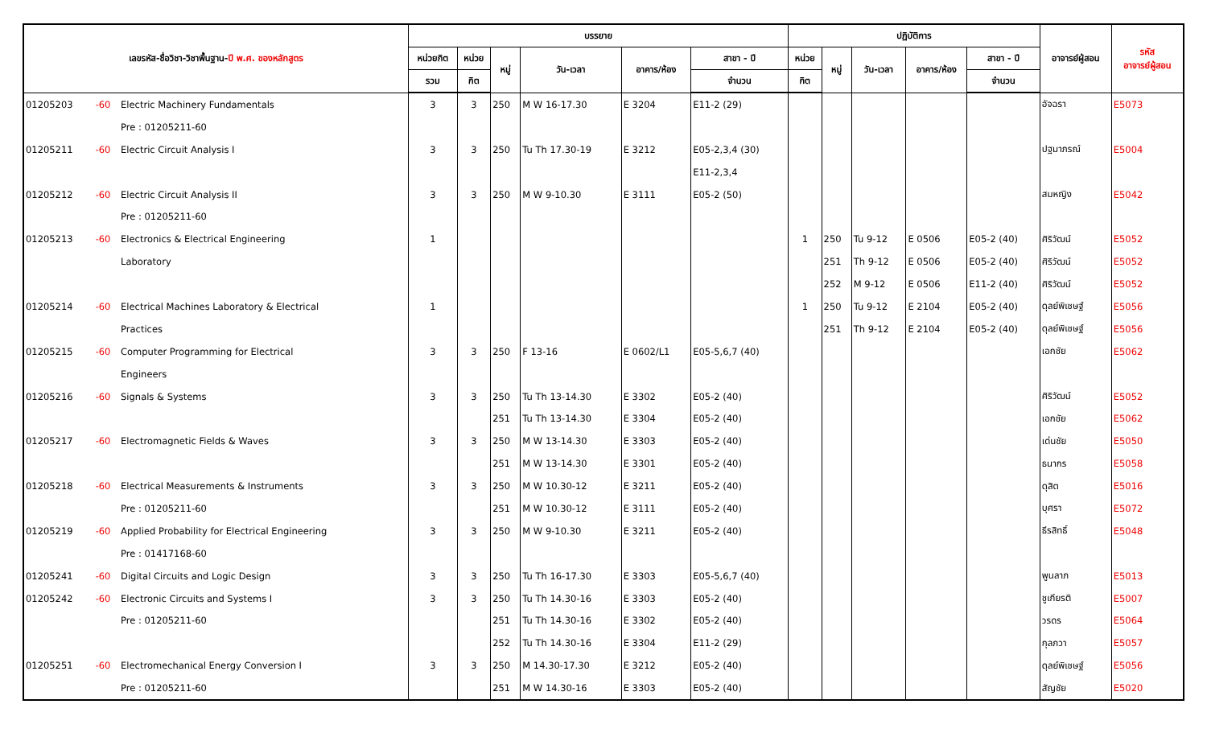| เลขรหัส-ชื่อวิชา-วิชาพื้นฐาน- ปี พ.ศ. ของหลักสูตร | | | บรรยาย | | | | | | ปฏิบัติการ | | | | | อาจารย์ผู้สอน | รหัส อาจารย์ผู้สอน |
| --- | --- | --- | --- | --- | --- | --- | --- | --- | --- | --- | --- | --- | --- | --- | --- |
| | | | หน่วยกิต | หน่วย | หมู่ | วัน-เวลา | อาคาร/ห้อง | สาขา - ปี | หน่วย | หมู่ | วัน-เวลา | อาคาร/ห้อง | สาขา - ปี | | |
| | | | รวม | กิต | | | | จำนวน | กิต | | | | จำนวน | | |
| 01205203 | -60 | Electric Machinery Fundamentals | 3 | 3 | 250 | M W 16-17.30 | E 3204 | E11-2 (29) | | | | | | อัจฉรา | E5073 |
| | | Pre : 01205211-60 | | | | | | | | | | | | | |
| 01205211 | -60 | Electric Circuit Analysis I | 3 | 3 | 250 | Tu Th 17.30-19 | E 3212 | E05-2,3,4 (30) | | | | | | ปฐมาภรณ์ | E5004 |
| | | | | | | | | E11-2,3,4 | | | | | | | |
| 01205212 | -60 | Electric Circuit Analysis II | 3 | 3 | 250 | M W 9-10.30 | E 3111 | E05-2 (50) | | | | | | สมหญิง | E5042 |
| | | Pre : 01205211-60 | | | | | | | | | | | | | |
| 01205213 | -60 | Electronics & Electrical Engineering | 1 | | | | | | 1 | 250 | Tu 9-12 | E 0506 | E05-2 (40) | ศิริวัฒน์ | E5052 |
| | | Laboratory | | | | | | | | 251 | Th 9-12 | E 0506 | E05-2 (40) | ศิริวัฒน์ | E5052 |
| | | | | | | | | | | 252 | M 9-12 | E 0506 | E11-2 (40) | ศิริวัฒน์ | E5052 |
| 01205214 | -60 | Electrical Machines Laboratory & Electrical | 1 | | | | | | 1 | 250 | Tu 9-12 | E 2104 | E05-2 (40) | ดุลย์พิเชษฐ์ | E5056 |
| | | Practices | | | | | | | | 251 | Th 9-12 | E 2104 | E05-2 (40) | ดุลย์พิเชษฐ์ | E5056 |
| 01205215 | -60 | Computer Programming for Electrical | 3 | 3 | 250 | F 13-16 | E 0602/L1 | E05-5,6,7 (40) | | | | | | เอกชัย | E5062 |
| | | Engineers | | | | | | | | | | | | | |
| 01205216 | -60 | Signals & Systems | 3 | 3 | 250 | Tu Th 13-14.30 | E 3302 | E05-2 (40) | | | | | | ศิริวัฒน์ | E5052 |
| | | | | | 251 | Tu Th 13-14.30 | E 3304 | E05-2 (40) | | | | | | เอกชัย | E5062 |
| 01205217 | -60 | Electromagnetic Fields & Waves | 3 | 3 | 250 | M W 13-14.30 | E 3303 | E05-2 (40) | | | | | | เด่นชัย | E5050 |
| | | | | | 251 | M W 13-14.30 | E 3301 | E05-2 (40) | | | | | | ธนากร | E5058 |
| 01205218 | -60 | Electrical Measurements & Instruments | 3 | 3 | 250 | M W 10.30-12 | E 3211 | E05-2 (40) | | | | | | ดุสิต | E5016 |
| | | Pre : 01205211-60 | | | 251 | M W 10.30-12 | E 3111 | E05-2 (40) | | | | | | บุศรา | E5072 |
| 01205219 | -60 | Applied Probability for Electrical Engineering | 3 | 3 | 250 | M W 9-10.30 | E 3211 | E05-2 (40) | | | | | | ธีรสิทธิ์ | E5048 |
| | | Pre : 01417168-60 | | | | | | | | | | | | | |
| 01205241 | -60 | Digital Circuits and Logic Design | 3 | 3 | 250 | Tu Th 16-17.30 | E 3303 | E05-5,6,7 (40) | | | | | | พูนลาภ | E5013 |
| 01205242 | -60 | Electronic Circuits and Systems I | 3 | 3 | 250 | Tu Th 14.30-16 | E 3303 | E05-2 (40) | | | | | | ชูเกียรติ | E5007 |
| | | Pre : 01205211-60 | | | 251 | Tu Th 14.30-16 | E 3302 | E05-2 (40) | | | | | | วรดร | E5064 |
| | | | | | 252 | Tu Th 14.30-16 | E 3304 | E11-2 (29) | | | | | | กุลภวา | E5057 |
| 01205251 | -60 | Electromechanical Energy Conversion I | 3 | 3 | 250 | M 14.30-17.30 | E 3212 | E05-2 (40) | | | | | | ดุลย์พิเชษฐ์ | E5056 |
| | | Pre : 01205211-60 | | | 251 | M W 14.30-16 | E 3303 | E05-2 (40) | | | | | | สัญชัย | E5020 |